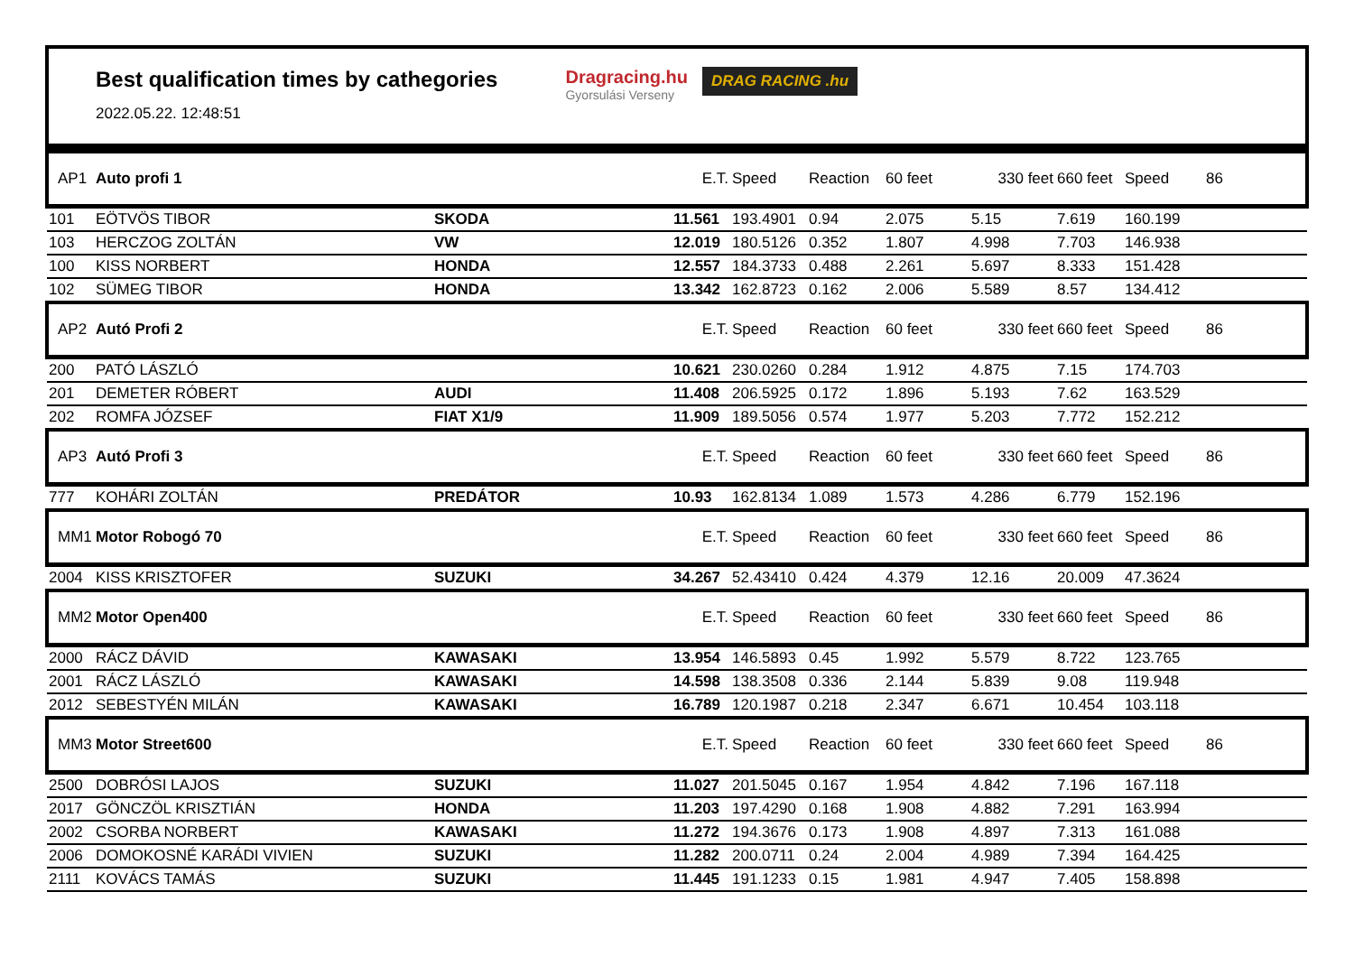Best qualification times by cathegories
2022.05.22. 12:48:51
Dragracing.hu
Gyorsulási Verseny
DRAG RACING .hu
| AP1 | Auto profi 1 | | E.T. | Speed | Reaction | 60 feet | 330 feet | 660 feet | Speed | 86 |
| 101 | EÖTVÖS TIBOR | SKODA | 11.561 | 193.4901 | 0.94 | 2.075 | 5.15 | 7.619 | 160.199 | |
| 103 | HERCZOG ZOLTÁN | VW | 12.019 | 180.5126 | 0.352 | 1.807 | 4.998 | 7.703 | 146.938 | |
| 100 | KISS NORBERT | HONDA | 12.557 | 184.3733 | 0.488 | 2.261 | 5.697 | 8.333 | 151.428 | |
| 102 | SÜMEG TIBOR | HONDA | 13.342 | 162.8723 | 0.162 | 2.006 | 5.589 | 8.57 | 134.412 | |
| AP2 | Autó Profi 2 | | E.T. | Speed | Reaction | 60 feet | 330 feet | 660 feet | Speed | 86 |
| 200 | PATÓ LÁSZLÓ | | 10.621 | 230.0260 | 0.284 | 1.912 | 4.875 | 7.15 | 174.703 | |
| 201 | DEMETER RÓBERT | AUDI | 11.408 | 206.5925 | 0.172 | 1.896 | 5.193 | 7.62 | 163.529 | |
| 202 | ROMFA JÓZSEF | FIAT X1/9 | 11.909 | 189.5056 | 0.574 | 1.977 | 5.203 | 7.772 | 152.212 | |
| AP3 | Autó Profi 3 | | E.T. | Speed | Reaction | 60 feet | 330 feet | 660 feet | Speed | 86 |
| 777 | KOHÁRI ZOLTÁN | PREDÁTOR | 10.93 | 162.8134 | 1.089 | 1.573 | 4.286 | 6.779 | 152.196 | |
| MM1 | Motor Robogó 70 | | E.T. | Speed | Reaction | 60 feet | 330 feet | 660 feet | Speed | 86 |
| 2004 | KISS KRISZTOFER | SUZUKI | 34.267 | 52.43410 | 0.424 | 4.379 | 12.16 | 20.009 | 47.3624 | |
| MM2 | Motor Open400 | | E.T. | Speed | Reaction | 60 feet | 330 feet | 660 feet | Speed | 86 |
| 2000 | RÁCZ DÁVID | KAWASAKI | 13.954 | 146.5893 | 0.45 | 1.992 | 5.579 | 8.722 | 123.765 | |
| 2001 | RÁCZ LÁSZLÓ | KAWASAKI | 14.598 | 138.3508 | 0.336 | 2.144 | 5.839 | 9.08 | 119.948 | |
| 2012 | SEBESTYÉN MILÁN | KAWASAKI | 16.789 | 120.1987 | 0.218 | 2.347 | 6.671 | 10.454 | 103.118 | |
| MM3 | Motor Street600 | | E.T. | Speed | Reaction | 60 feet | 330 feet | 660 feet | Speed | 86 |
| 2500 | DOBRÓSI LAJOS | SUZUKI | 11.027 | 201.5045 | 0.167 | 1.954 | 4.842 | 7.196 | 167.118 | |
| 2017 | GÖNCZÖL KRISZTIÁN | HONDA | 11.203 | 197.4290 | 0.168 | 1.908 | 4.882 | 7.291 | 163.994 | |
| 2002 | CSORBA NORBERT | KAWASAKI | 11.272 | 194.3676 | 0.173 | 1.908 | 4.897 | 7.313 | 161.088 | |
| 2006 | DOMOKOSNÉ KARÁDI VIVIEN | SUZUKI | 11.282 | 200.0711 | 0.24 | 2.004 | 4.989 | 7.394 | 164.425 | |
| 2111 | KOVÁCS TAMÁS | SUZUKI | 11.445 | 191.1233 | 0.15 | 1.981 | 4.947 | 7.405 | 158.898 | |